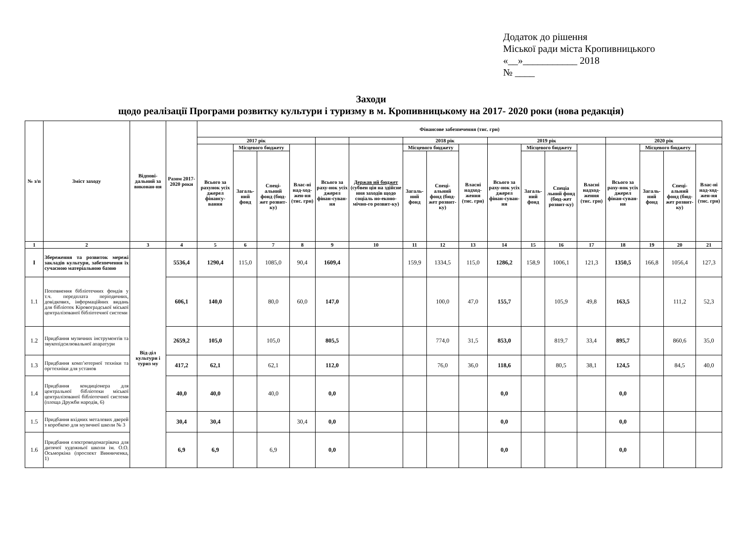Додаток до рішення
Міської ради міста Кропивницького
«__»___________ 2018
№ ____
Заходи
щодо реалізації Програми розвитку культури і туризму в м. Кропивницькому на 2017- 2020 роки (нова редакція)
| № з/п | Зміст заходу | Відпові-дальний за виконан-ня | Разом 2017-2020 роки | Фінансове забезпечення (тис. грн) | | | | | | | | | | | | | | | | |
| --- | --- | --- | --- | --- | --- | --- | --- | --- | --- | --- | --- | --- | --- | --- | --- | --- | --- | --- | --- | --- |
| | | | | 2017 рік | | | | | | 2018 рік | | | 2019 рік | | | | 2020 рік | | | |
| | | | | Всього за рахунок усіх джерел фінансу-вання | Місцевого бюджету | | Влас-ні над-ход-жен-ня (тис. грн) | Всього за раху-нок усіх джерел фінан-суван-ня | Держав ий бюджет (субвен ція на здійсне ння заходів щодо соціаль но-еконо-мічно-го розвит-ку) | Місцевого бюджету | | Власні надход-ження (тис. грн) | Всього за раху-нок усіх джерел фінан-суван-ня | Місцевого бюджету | | Власні надход-ження (тис. грн) | Всього за раху-нок усіх джерел фінан-суван-ня | Місцевого бюджету | | Влас-ні над-ход-жен-ня (тис. грн) |
| | | | | | Загаль-ний фонд | Спеці-альний фонд (бюд-жет розвит-ку) | | | | Загаль-ний фонд | Спеці-альний фонд (бюд-жет розвит-ку) | | | Загаль-ний фонд | Спеціа льний фонд (бюд-жет розвит-ку) | | | Загаль-ний фонд | Спеці-альний фонд (бюд-жет розвит-ку) | |
| 1 | 2 | 3 | 4 | 5 | 6 | 7 | 8 | 9 | 10 | 11 | 12 | 13 | 14 | 15 | 16 | 17 | 18 | 19 | 20 | 21 |
| I | Збереження та розвиток мережі закладів культури, забезпечення їх сучасною матеріальною базою | Від-діл культури і туриз му | 5536,4 | 1290,4 | 115,0 | 1085,0 | 90,4 | 1609,4 | | 159,9 | 1334,5 | 115,0 | 1286,2 | 158,9 | 1006,1 | 121,3 | 1350,5 | 166,8 | 1056,4 | 127,3 |
| 1.1 | Поповнення бібліотечних фондів у т.ч. передплата періодичних, довідкових, інформаційних видань для бібліотек Кіровоградської міської централізованої бібліотечної системи | | 606,1 | 140,0 | | 80,0 | 60,0 | 147,0 | | | 100,0 | 47,0 | 155,7 | | 105,9 | 49,8 | 163,5 | | 111,2 | 52,3 |
| 1.2 | Придбання музичних інструментів та звукопідсилювальної апаратури | | 2659,2 | 105,0 | | 105,0 | | 805,5 | | | 774,0 | 31,5 | 853,0 | | 819,7 | 33,4 | 895,7 | | 860,6 | 35,0 |
| 1.3 | Придбання комп’ютерної техніки та оргтехніки для установ | | 417,2 | 62,1 | | 62,1 | | 112,0 | | | 76,0 | 36,0 | 118,6 | | 80,5 | 38,1 | 124,5 | | 84,5 | 40,0 |
| 1.4 | Придбання кондиціонера для центральної бібліотеки міської централізованої бібліотечної системи (площа Дружби народів, 6) | | 40,0 | 40,0 | | 40,0 | | 0,0 | | | | | 0,0 | | | | 0,0 | | | |
| 1.5 | Придбання вхідних металевих дверей з коробкою для музичної школи № 3 | | 30,4 | 30,4 | | | 30,4 | 0,0 | | | | | 0,0 | | | | 0,0 | | | |
| 1.6 | Придбання електроводонагрівача для дитячої художньої школи ім. О.О. Осьморкіна (проспект Винниченка, 1) | | 6,9 | 6,9 | | 6,9 | | 0,0 | | | | | 0,0 | | | | 0,0 | | | |